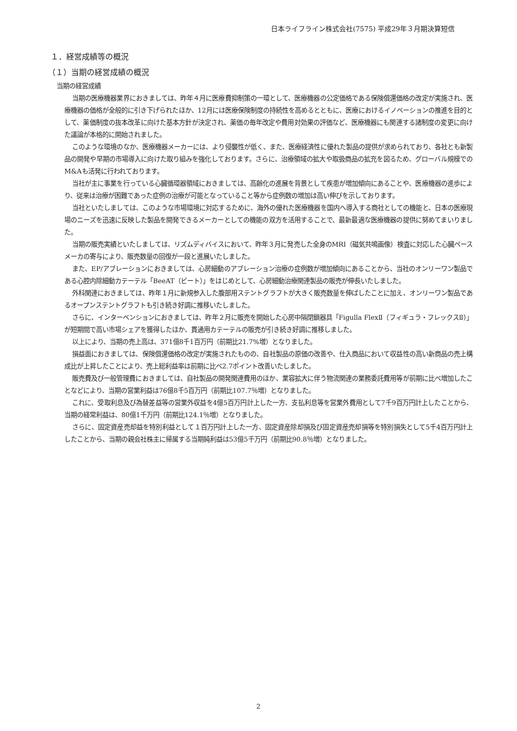日本ライフライン株式会社(7575) 平成29年３月期決算短信
１．経営成績等の概況
（１）当期の経営成績の概況
当期の経営成績
当期の医療機器業界におきましては、昨年４月に医療費抑制策の一環として、医療機器の公定価格である保険償還価格の改定が実施され、医療機器の価格が全般的に引き下げられたほか、12月には医療保険制度の持続性を高めるとともに、医療におけるイノベーションの推進を目的として、薬価制度の抜本改革に向けた基本方針が決定され、薬価の毎年改定や費用対効果の評価など、医療機器にも関連する諸制度の変更に向けた議論が本格的に開始されました。
このような環境のなか、医療機器メーカーには、より侵襲性が低く、また、医療経済性に優れた製品の提供が求められており、各社とも新製品の開発や早期の市場導入に向けた取り組みを強化しております。さらに、治療領域の拡大や取扱商品の拡充を図るため、グローバル規模でのM&Aも活発に行われております。
当社が主に事業を行っている心臓循環器領域におきましては、高齢化の進展を背景として疾患が増加傾向にあることや、医療機器の進歩により、従来は治療が困難であった症例の治療が可能となっていること等から症例数の増加は高い伸びを示しております。
当社といたしましては、このような市場環境に対応するために、海外の優れた医療機器を国内へ導入する商社としての機能と、日本の医療現場のニーズを迅速に反映した製品を開発できるメーカーとしての機能の双方を活用することで、最新最適な医療機器の提供に努めてまいりました。
当期の販売実績といたしましては、リズムディバイスにおいて、昨年３月に発売した全身のMRI（磁気共鳴画像）検査に対応した心臓ペースメーカの寄与により、販売数量の回復が一段と進展いたしました。
また、EP/アブレーションにおきましては、心房細動のアブレーション治療の症例数が増加傾向にあることから、当社のオンリーワン製品である心腔内除細動カテーテル「BeeAT（ビート）」をはじめとして、心房細動治療関連製品の販売が伸長いたしました。
外科関連におきましては、昨年１月に新規参入した腹部用ステントグラフトが大きく販売数量を伸ばしたことに加え、オンリーワン製品であるオープンステントグラフトも引き続き好調に推移いたしました。
さらに、インターベンションにおきましては、昨年２月に販売を開始した心房中隔閉鎖器具「Figulla FlexⅡ（フィギュラ・フレックスⅡ）」が短期間で高い市場シェアを獲得したほか、貫通用カテーテルの販売が引き続き好調に推移しました。
以上により、当期の売上高は、371億8千1百万円（前期比21.7%増）となりました。
損益面におきましては、保険償還価格の改定が実施されたものの、自社製品の原価の改善や、仕入商品において収益性の高い新商品の売上構成比が上昇したことにより、売上総利益率は前期に比べ2.7ポイント改善いたしました。
販売費及び一般管理費におきましては、自社製品の開発関連費用のほか、業容拡大に伴う物流関連の業務委託費用等が前期に比べ増加したことなどにより、当期の営業利益は76億8千5百万円（前期比107.7％増）となりました。
これに、受取利息及び為替差益等の営業外収益を4億5百万円計上した一方、支払利息等を営業外費用として7千9百万円計上したことから、当期の経常利益は、80億1千万円（前期比124.1％増）となりました。
さらに、固定資産売却益を特別利益として１百万円計上した一方、固定資産除却損及び固定資産売却損等を特別損失として5千4百万円計上したことから、当期の親会社株主に帰属する当期純利益は53億5千万円（前期比90.8％増）となりました。
2